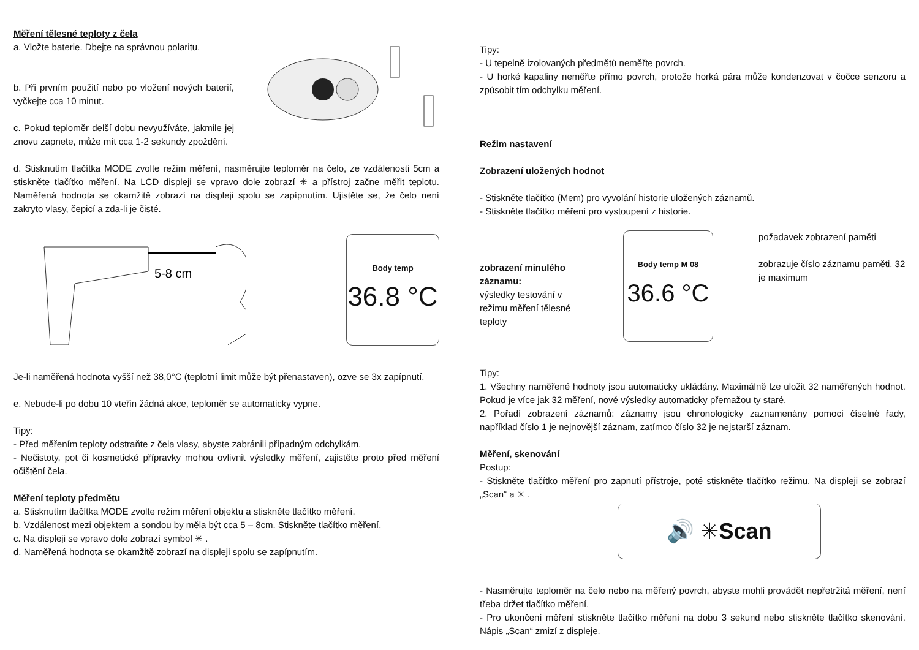Měření tělesné teploty z čela
a. Vložte baterie. Dbejte na správnou polaritu.
b. Při prvním použití nebo po vložení nových baterií, vyčkejte cca 10 minut.
c. Pokud teploměr delší dobu nevyužíváte, jakmile jej znovu zapnete, může mít cca 1-2 sekundy zpoždění.
d. Stisknutím tlačítka MODE zvolte režim měření, nasměrujte teploměr na čelo, ze vzdálenosti 5cm a stiskněte tlačítko měření. Na LCD displeji se vpravo dole zobrazí ✳ a přístroj začne měřit teplotu. Naměřená hodnota se okamžitě zobrazí na displeji spolu se zapípnutím. Ujistěte se, že čelo není zakryto vlasy, čepicí a zda-li je čisté.
5-8 cm
Body temp
36.8 °C
Je-li naměřená hodnota vyšší než 38,0°C (teplotní limit může být přenastaven), ozve se 3x zapípnutí.
e. Nebude-li po dobu 10 vteřin žádná akce, teploměr se automaticky vypne.
Tipy:
- Před měřením teploty odstraňte z čela vlasy, abyste zabránili případným odchylkám.
- Nečistoty, pot či kosmetické přípravky mohou ovlivnit výsledky měření, zajistěte proto před měření očištění čela.
Měření teploty předmětu
a. Stisknutím tlačítka MODE zvolte režim měření objektu a stiskněte tlačítko měření.
b. Vzdálenost mezi objektem a sondou by měla být cca 5 – 8cm. Stiskněte tlačítko měření.
c. Na displeji se vpravo dole zobrazí symbol ✳ .
d. Naměřená hodnota se okamžitě zobrazí na displeji spolu se zapípnutím.
Tipy:
- U tepelně izolovaných předmětů neměřte povrch.
- U horké kapaliny neměřte přímo povrch, protože horká pára může kondenzovat v čočce senzoru a způsobit tím odchylku měření.
Režim nastavení
Zobrazení uložených hodnot
- Stiskněte tlačítko (Mem) pro vyvolání historie uložených záznamů.
- Stiskněte tlačítko měření pro vystoupení z historie.
zobrazení minulého záznamu:
výsledky testování v režimu měření tělesné teploty
Body temp M 08
36.6 °C
požadavek zobrazení paměti
zobrazuje číslo záznamu paměti. 32 je maximum
Tipy:
1. Všechny naměřené hodnoty jsou automaticky ukládány. Maximálně lze uložit 32 naměřených hodnot. Pokud je více jak 32 měření, nové výsledky automaticky přemažou ty staré.
2. Pořadí zobrazení záznamů: záznamy jsou chronologicky zaznamenány pomocí číselné řady, například číslo 1 je nejnovější záznam, zatímco číslo 32 je nejstarší záznam.
Měření, skenování
Postup:
- Stiskněte tlačítko měření pro zapnutí přístroje, poté stiskněte tlačítko režimu. Na displeji se zobrazí „Scan“ a ✳ .
🔊 ✳ Scan
- Nasměrujte teploměr na čelo nebo na měřený povrch, abyste mohli provádět nepřetržitá měření, není třeba držet tlačítko měření.
- Pro ukončení měření stiskněte tlačítko měření na dobu 3 sekund nebo stiskněte tlačítko skenování. Nápis „Scan“ zmizí z displeje.